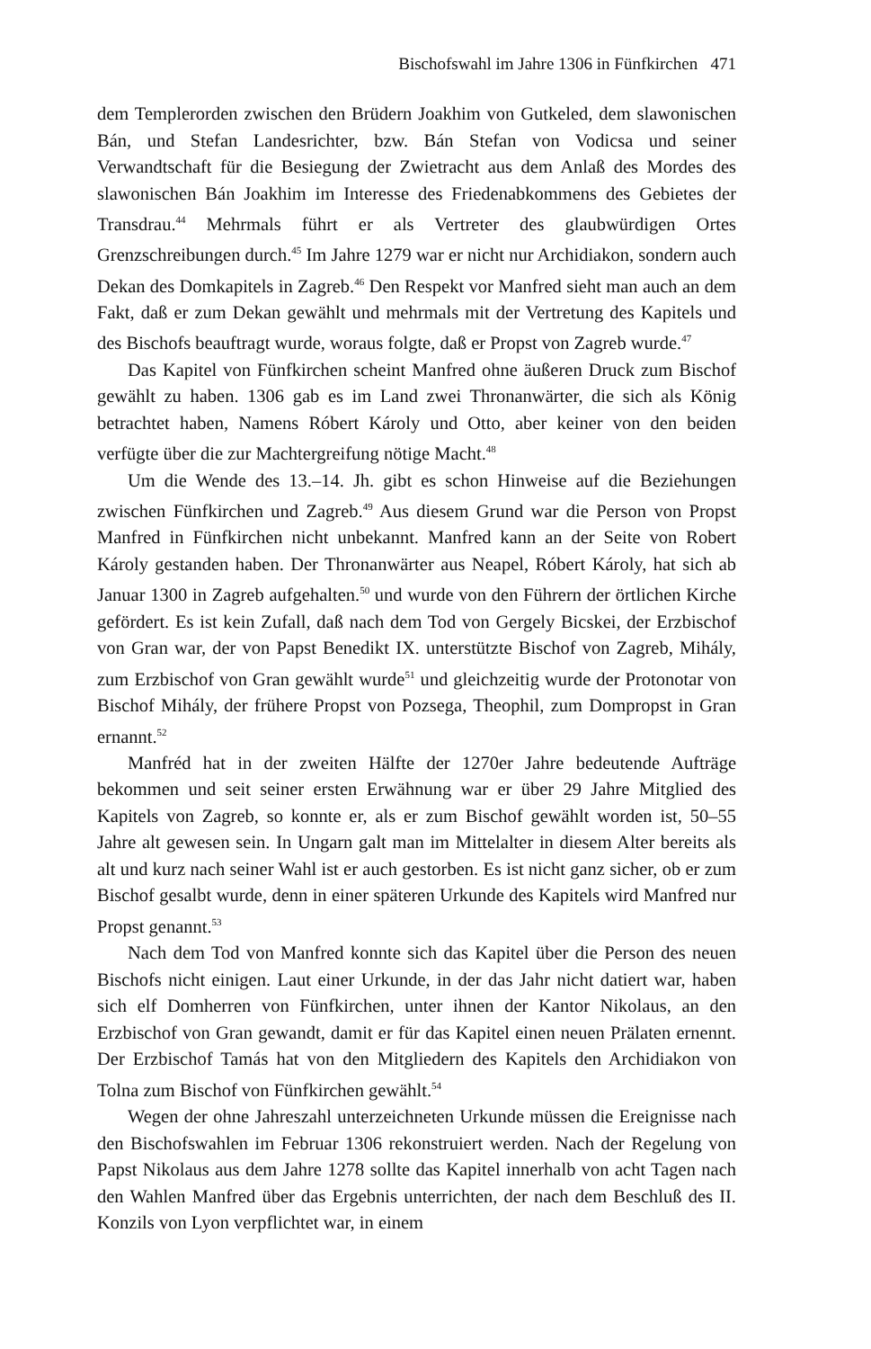Bischofswahl im Jahre 1306 in Fünfkirchen 471
dem Templerorden zwischen den Brüdern Joakhim von Gutkeled, dem slawonischen Bán, und Stefan Landesrichter, bzw. Bán Stefan von Vodicsa und seiner Verwandtschaft für die Besiegung der Zwietracht aus dem Anlaß des Mordes des slawonischen Bán Joakhim im Interesse des Friedenabkommens des Gebietes der Transdrau.<sup>44</sup> Mehrmals führt er als Vertreter des glaubwürdigen Ortes Grenzschreibungen durch.<sup>45</sup> Im Jahre 1279 war er nicht nur Archidiakon, sondern auch Dekan des Domkapitels in Zagreb.<sup>46</sup> Den Respekt vor Manfred sieht man auch an dem Fakt, daß er zum Dekan gewählt und mehrmals mit der Vertretung des Kapitels und des Bischofs beauftragt wurde, woraus folgte, daß er Propst von Zagreb wurde.<sup>47</sup>
Das Kapitel von Fünfkirchen scheint Manfred ohne äußeren Druck zum Bischof gewählt zu haben. 1306 gab es im Land zwei Thronanwärter, die sich als König betrachtet haben, Namens Róbert Károly und Otto, aber keiner von den beiden verfügte über die zur Machtergreifung nötige Macht.<sup>48</sup>
Um die Wende des 13.–14. Jh. gibt es schon Hinweise auf die Beziehungen zwischen Fünfkirchen und Zagreb.<sup>49</sup> Aus diesem Grund war die Person von Propst Manfred in Fünfkirchen nicht unbekannt. Manfred kann an der Seite von Robert Károly gestanden haben. Der Thronanwärter aus Neapel, Róbert Károly, hat sich ab Januar 1300 in Zagreb aufgehalten.<sup>50</sup> und wurde von den Führern der örtlichen Kirche gefördert. Es ist kein Zufall, daß nach dem Tod von Gergely Bicskei, der Erzbischof von Gran war, der von Papst Benedikt IX. unterstützte Bischof von Zagreb, Mihály, zum Erzbischof von Gran gewählt wurde<sup>51</sup> und gleichzeitig wurde der Protonotar von Bischof Mihály, der frühere Propst von Pozsega, Theophil, zum Dompropst in Gran ernannt.<sup>52</sup>
Manfréd hat in der zweiten Hälfte der 1270er Jahre bedeutende Aufträge bekommen und seit seiner ersten Erwähnung war er über 29 Jahre Mitglied des Kapitels von Zagreb, so konnte er, als er zum Bischof gewählt worden ist, 50–55 Jahre alt gewesen sein. In Ungarn galt man im Mittelalter in diesem Alter bereits als alt und kurz nach seiner Wahl ist er auch gestorben. Es ist nicht ganz sicher, ob er zum Bischof gesalbt wurde, denn in einer späteren Urkunde des Kapitels wird Manfred nur Propst genannt.<sup>53</sup>
Nach dem Tod von Manfred konnte sich das Kapitel über die Person des neuen Bischofs nicht einigen. Laut einer Urkunde, in der das Jahr nicht datiert war, haben sich elf Domherren von Fünfkirchen, unter ihnen der Kantor Nikolaus, an den Erzbischof von Gran gewandt, damit er für das Kapitel einen neuen Prälaten ernennt. Der Erzbischof Tamás hat von den Mitgliedern des Kapitels den Archidiakon von Tolna zum Bischof von Fünfkirchen gewählt.<sup>54</sup>
Wegen der ohne Jahreszahl unterzeichneten Urkunde müssen die Ereignisse nach den Bischofswahlen im Februar 1306 rekonstruiert werden. Nach der Regelung von Papst Nikolaus aus dem Jahre 1278 sollte das Kapitel innerhalb von acht Tagen nach den Wahlen Manfred über das Ergebnis unterrichten, der nach dem Beschluß des II. Konzils von Lyon verpflichtet war, in einem